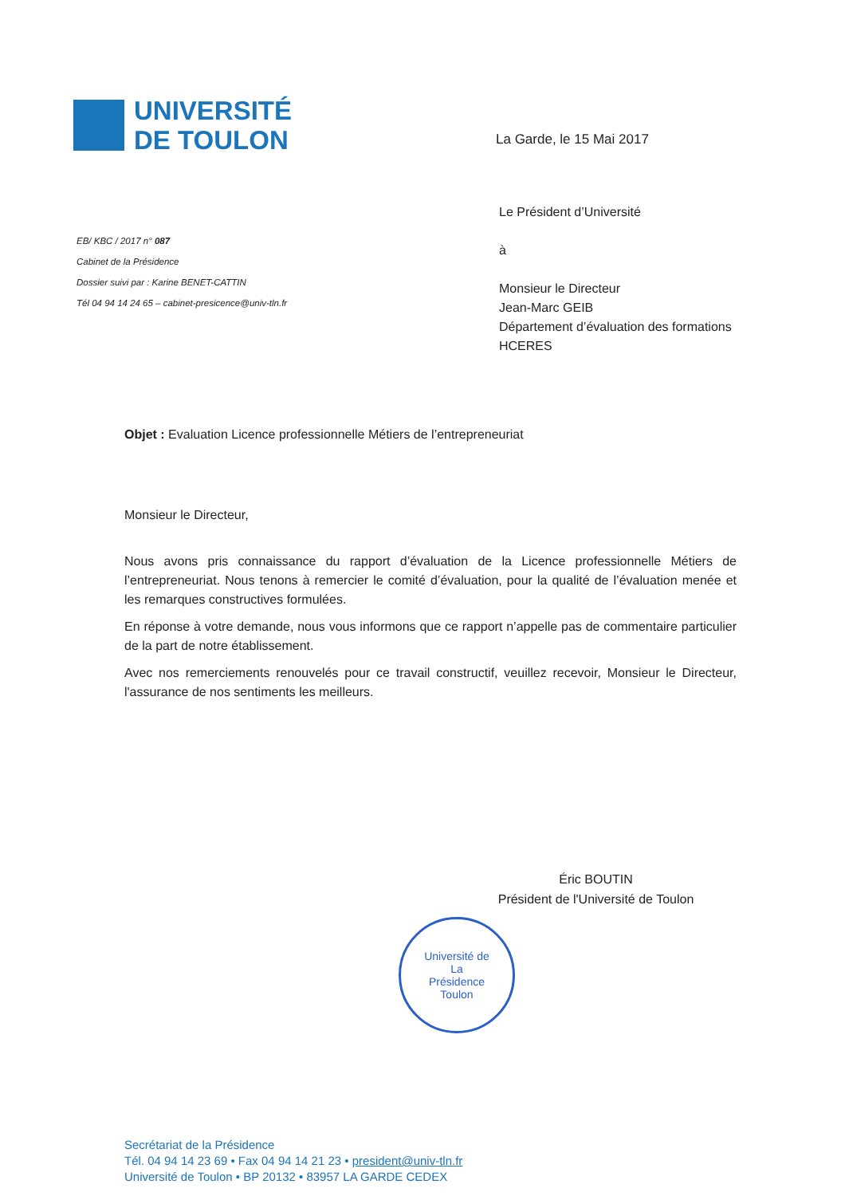UNIVERSITÉ
DE TOULON
La Garde, le 15 Mai 2017
EB/ KBC / 2017 n° 087
Cabinet de la Présidence
Dossier suivi par : Karine BENET-CATTIN
Tél 04 94 14 24 65 – cabinet-presicence@univ-tln.fr
Le Président d’Université
à
Monsieur le Directeur
Jean-Marc GEIB
Département d’évaluation des formations
HCERES
Objet : Evaluation Licence professionnelle Métiers de l’entrepreneuriat
Monsieur le Directeur,
Nous avons pris connaissance du rapport d’évaluation de la Licence professionnelle Métiers de l’entrepreneuriat. Nous tenons à remercier le comité d’évaluation, pour la qualité de l’évaluation menée et les remarques constructives formulées.
En réponse à votre demande, nous vous informons que ce rapport n’appelle pas de commentaire particulier de la part de notre établissement.
Avec nos remerciements renouvelés pour ce travail constructif, veuillez recevoir, Monsieur le Directeur, l'assurance de nos sentiments les meilleurs.
Éric BOUTIN
Président de l'Université de Toulon
Université de
La
Présidence
Toulon
Secrétariat de la Présidence
Tél. 04 94 14 23 69 • Fax 04 94 14 21 23 • president@univ-tln.fr
Université de Toulon • BP 20132 • 83957 LA GARDE CEDEX